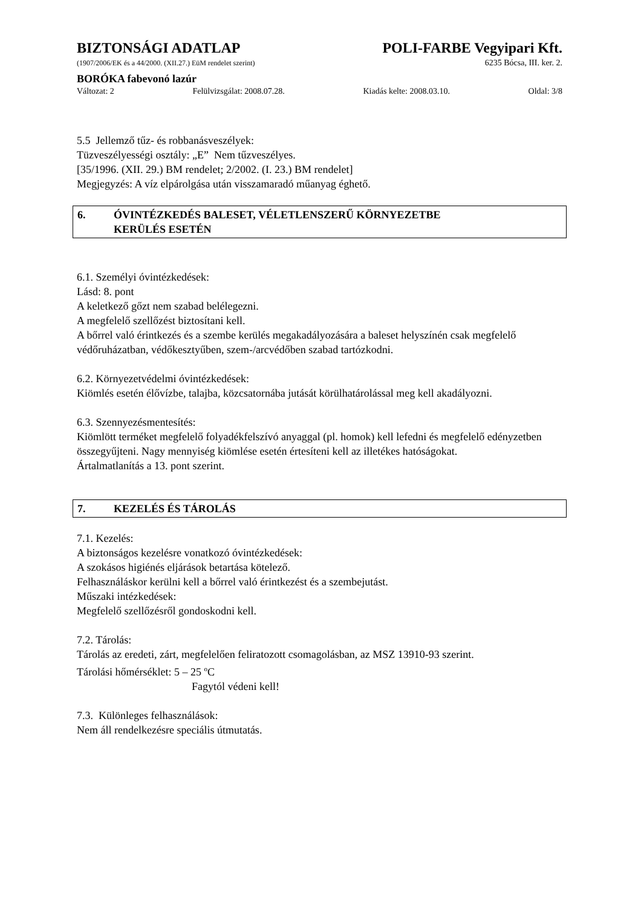BIZTONSÁGI ADATLAP POLI-FARBE Vegyipari Kft.
(1907/2006/EK és a 44/2000. (XII.27.) EüM rendelet szerint) 6235 Bócsa, III. ker. 2.
BORÓKA fabevonó lazúr
Változat: 2 Felülvizsgálat: 2008.07.28. Kiadás kelte: 2008.03.10. Oldal: 3/8
5.5 Jellemző tűz- és robbanásveszélyek:
Tüzveszélyességi osztály: „E” Nem tűzveszélyes.
[35/1996. (XII. 29.) BM rendelet; 2/2002. (I. 23.) BM rendelet]
Megjegyzés: A víz elpárolgása után visszamaradó műanyag éghető.
6. ÓVINTÉZKEDÉS BALESET, VÉLETLENSZERŰ KÖRNYEZETBE
KERÜLÉS ESETÉN
6.1. Személyi óvintézkedések:
Lásd: 8. pont
A keletkező gőzt nem szabad belélegezni.
A megfelelő szellőzést biztosítani kell.
A bőrrel való érintkezés és a szembe kerülés megakadályozására a baleset helyszínén csak megfelelő védőruházatban, védőkesztyűben, szem-/arcvédőben szabad tartózkodni.
6.2. Környezetvédelmi óvintézkedések:
Kiömlés esetén élővízbe, talajba, közcsatornába jutását körülhatárolással meg kell akadályozni.
6.3. Szennyezésmentesítés:
Kiömlött terméket megfelelő folyadékfelszívó anyaggal (pl. homok) kell lefedni és megfelelő edényzetben összegyűjteni. Nagy mennyiség kiömlése esetén értesíteni kell az illetékes hatóságokat.
Ártalmatlanítás a 13. pont szerint.
7. KEZELÉS ÉS TÁROLÁS
7.1. Kezelés:
A biztonságos kezelésre vonatkozó óvintézkedések:
A szokásos higiénés eljárások betartása kötelező.
Felhasználáskor kerülni kell a bőrrel való érintkezést és a szembejutást.
Műszaki intézkedések:
Megfelelő szellőzésről gondoskodni kell.
7.2. Tárolás:
Tárolás az eredeti, zárt, megfelelően feliratozott csomagolásban, az MSZ 13910-93 szerint.
Tárolási hőmérséklet: 5 – 25 <sup>o</sup>C
Fagytól védeni kell!
7.3. Különleges felhasználások:
Nem áll rendelkezésre speciális útmutatás.